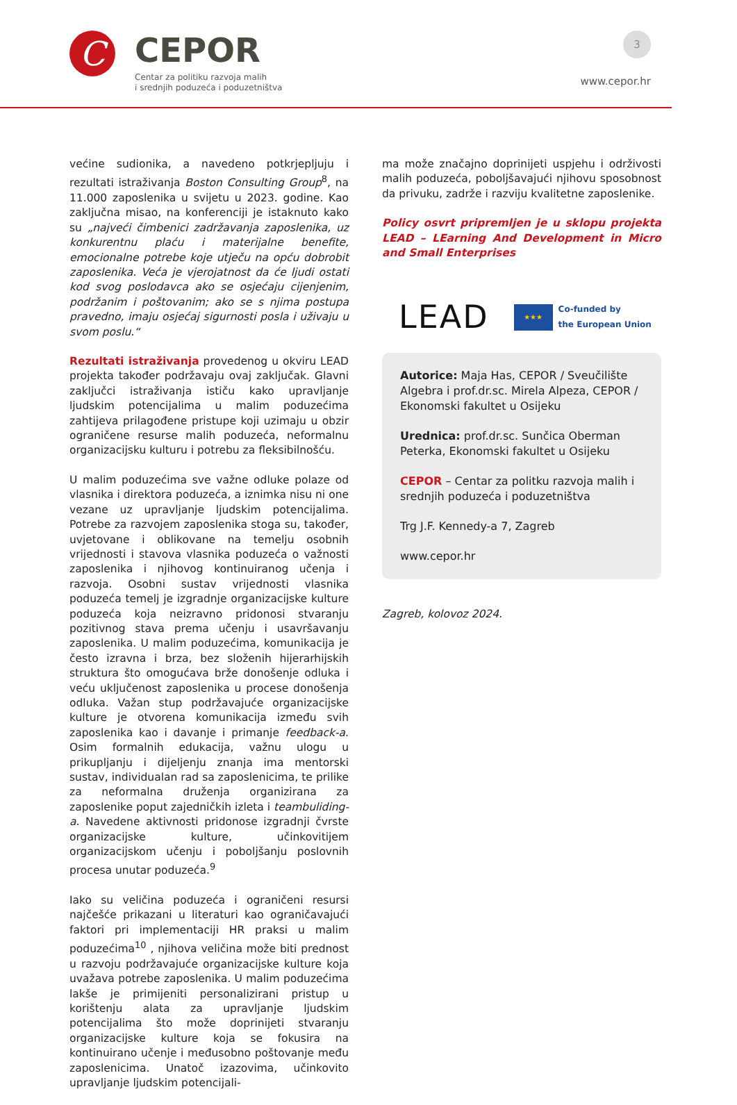C
CEPOR
Centar za politiku razvoja malih
i srednjih poduzeća i poduzetništva
3
www.cepor.hr
većine sudionika, a navedeno potkrjepljuju i rezultati istraživanja Boston Consulting Group<sup>8</sup>, na 11.000 zaposlenika u svijetu u 2023. godine. Kao zaključna misao, na konferenciji je istaknuto kako su „najveći čimbenici zadržavanja zaposlenika, uz konkurentnu plaću i materijalne benefite, emocionalne potrebe koje utječu na opću dobrobit zaposlenika. Veća je vjerojatnost da će ljudi ostati kod svog poslodavca ako se osjećaju cijenjenim, podržanim i poštovanim; ako se s njima postupa pravedno, imaju osjećaj sigurnosti posla i uživaju u svom poslu.“
Rezultati istraživanja provedenog u okviru LEAD projekta također podržavaju ovaj zaključak. Glavni zaključci istraživanja ističu kako upravljanje ljudskim potencijalima u malim poduzećima zahtijeva prilagođene pristupe koji uzimaju u obzir ograničene resurse malih poduzeća, neformalnu organizacijsku kulturu i potrebu za fleksibilnošću.
U malim poduzećima sve važne odluke polaze od vlasnika i direktora poduzeća, a iznimka nisu ni one vezane uz upravljanje ljudskim potencijalima. Potrebe za razvojem zaposlenika stoga su, također, uvjetovane i oblikovane na temelju osobnih vrijednosti i stavova vlasnika poduzeća o važnosti zaposlenika i njihovog kontinuiranog učenja i razvoja. Osobni sustav vrijednosti vlasnika poduzeća temelj je izgradnje organizacijske kulture poduzeća koja neizravno pridonosi stvaranju pozitivnog stava prema učenju i usavršavanju zaposlenika. U malim poduzećima, komunikacija je često izravna i brza, bez složenih hijerarhijskih struktura što omogućava brže donošenje odluka i veću uključenost zaposlenika u procese donošenja odluka. Važan stup podržavajuće organizacijske kulture je otvorena komunikacija između svih zaposlenika kao i davanje i primanje feedback-a. Osim formalnih edukacija, važnu ulogu u prikupljanju i dijeljenju znanja ima mentorski sustav, individualan rad sa zaposlenicima, te prilike za neformalna druženja organizirana za zaposlenike poput zajedničkih izleta i teambuliding-a. Navedene aktivnosti pridonose izgradnji čvrste organizacijske kulture, učinkovitijem organizacijskom učenju i poboljšanju poslovnih procesa unutar poduzeća.<sup>9</sup>
Iako su veličina poduzeća i ograničeni resursi najčešće prikazani u literaturi kao ograničavajući faktori pri implementaciji HR praksi u malim poduzećima<sup>10</sup> , njihova veličina može biti prednost u razvoju podržavajuće organizacijske kulture koja uvažava potrebe zaposlenika. U malim poduzećima lakše je primijeniti personalizirani pristup u korištenju alata za upravljanje ljudskim potencijalima što može doprinijeti stvaranju organizacijske kulture koja se fokusira na kontinuirano učenje i međusobno poštovanje među zaposlenicima. Unatoč izazovima, učinkovito upravljanje ljudskim potencijali-
ma može značajno doprinijeti uspjehu i održivosti malih poduzeća, poboljšavajući njihovu sposobnost da privuku, zadrže i razviju kvalitetne zaposlenike.
Policy osvrt pripremljen je u sklopu projekta LEAD – LEarning And Development in Micro and Small Enterprises
LEAD
★★★
Co-funded by
the European Union
Autorice: Maja Has, CEPOR / Sveučilište Algebra i prof.dr.sc. Mirela Alpeza, CEPOR / Ekonomski fakultet u Osijeku
Urednica: prof.dr.sc. Sunčica Oberman Peterka, Ekonomski fakultet u Osijeku
CEPOR – Centar za politku razvoja malih i srednjih poduzeća i poduzetništva
Trg J.F. Kennedy-a 7, Zagreb
www.cepor.hr
Zagreb, kolovoz 2024.